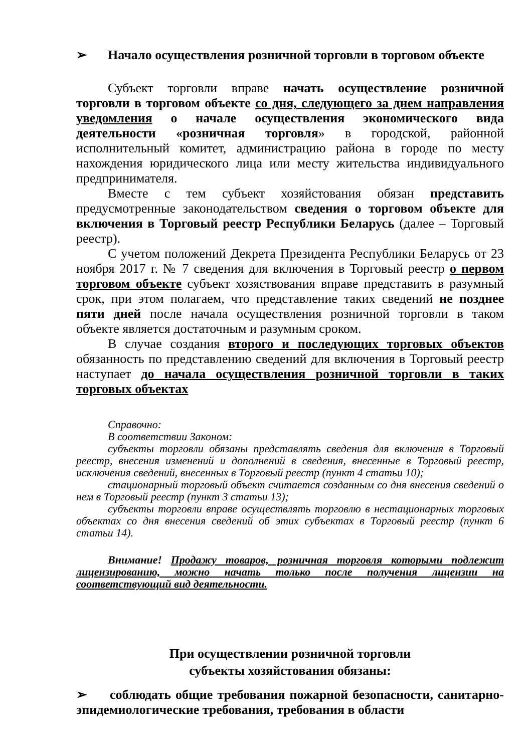➢ Начало осуществления розничной торговли в торговом объекте
Субъект торговли вправе начать осуществление розничной торговли в торговом объекте со дня, следующего за днем направления уведомления о начале осуществления экономического вида деятельности «розничная торговля» в городской, районной исполнительный комитет, администрацию района в городе по месту нахождения юридического лица или месту жительства индивидуального предпринимателя.
Вместе с тем субъект хозяйстования обязан представить предусмотренные законодательством сведения о торговом объекте для включения в Торговый реестр Республики Беларусь (далее – Торговый реестр).
С учетом положений Декрета Президента Республики Беларусь от 23 ноября 2017 г. № 7 сведения для включения в Торговый реестр о первом торговом объекте субъект хозяствования вправе представить в разумный срок, при этом полагаем, что представление таких сведений не позднее пяти дней после начала осуществления розничной торговли в таком объекте является достаточным и разумным сроком.
В случае создания второго и последующих торговых объектов обязанность по представлению сведений для включения в Торговый реестр наступает до начала осуществления розничной торговли в таких торговых объектах
Справочно:
В соответствии Законом:
субъекты торговли обязаны представлять сведения для включения в Торговый реестр, внесения изменений и дополнений в сведения, внесенные в Торговый реестр, исключения сведений, внесенных в Торговый реестр (пункт 4 статьи 10);
стационарный торговый объект считается созданным со дня внесения сведений о нем в Торговый реестр (пункт 3 статьи 13);
субъекты торговли вправе осуществлять торговлю в нестационарных торговых объектах со дня внесения сведений об этих субъектах в Торговый реестр (пункт 6 статьи 14).
Внимание! Продажу товаров, розничная торговля которыми подлежит лицензированию, можно начать только после получения лицензии на соответствующий вид деятельности.
При осуществлении розничной торговли
субъекты хозяйстования обязаны:
➢ соблюдать общие требования пожарной безопасности, санитарно-эпидемиологические требования, требования в области